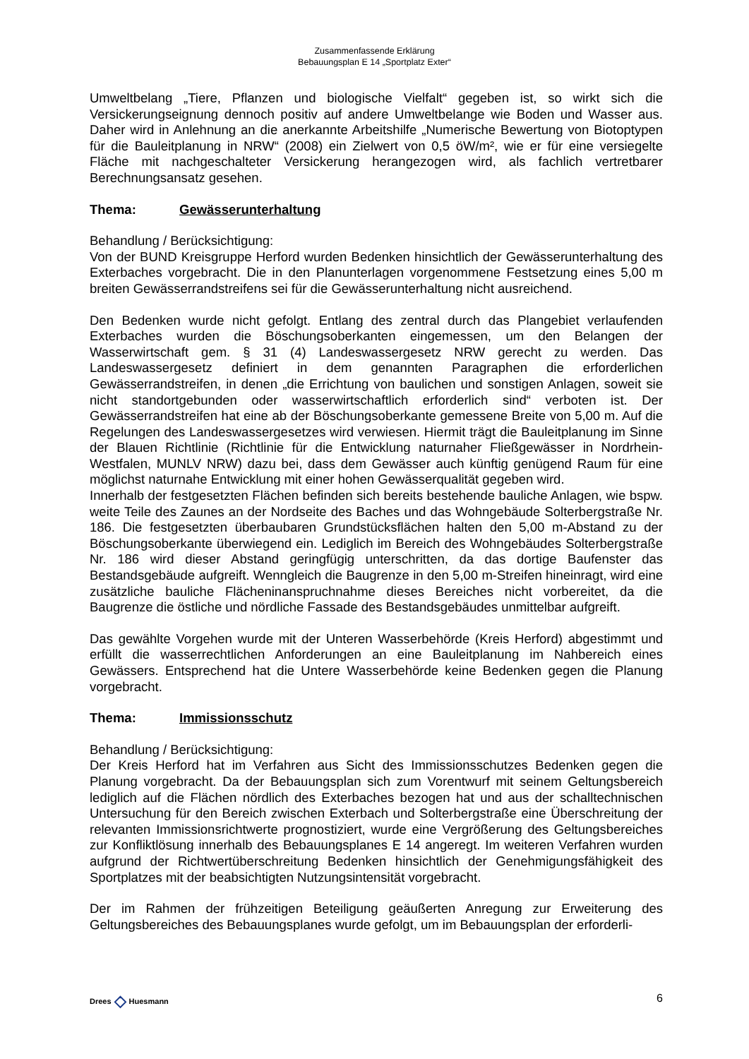Zusammenfassende Erklärung
Bebauungsplan E 14 „Sportplatz Exter“
Umweltbelang „Tiere, Pflanzen und biologische Vielfalt“ gegeben ist, so wirkt sich die Versickerungseignung dennoch positiv auf andere Umweltbelange wie Boden und Wasser aus. Daher wird in Anlehnung an die anerkannte Arbeitshilfe „Numerische Bewertung von Biotoptypen für die Bauleitplanung in NRW“ (2008) ein Zielwert von 0,5 öW/m², wie er für eine versiegelte Fläche mit nachgeschalteter Versickerung herangezogen wird, als fachlich vertretbarer Berechnungsansatz gesehen.
Thema: Gewässerunterhaltung
Behandlung / Berücksichtigung:
Von der BUND Kreisgruppe Herford wurden Bedenken hinsichtlich der Gewässerunterhaltung des Exterbaches vorgebracht. Die in den Planunterlagen vorgenommene Festsetzung eines 5,00 m breiten Gewässerrandstreifens sei für die Gewässerunterhaltung nicht ausreichend.
Den Bedenken wurde nicht gefolgt. Entlang des zentral durch das Plangebiet verlaufenden Exterbaches wurden die Böschungsoberkanten eingemessen, um den Belangen der Wasserwirtschaft gem. § 31 (4) Landeswassergesetz NRW gerecht zu werden. Das Landeswassergesetz definiert in dem genannten Paragraphen die erforderlichen Gewässerrandstreifen, in denen „die Errichtung von baulichen und sonstigen Anlagen, soweit sie nicht standortgebunden oder wasserwirtschaftlich erforderlich sind“ verboten ist. Der Gewässerrandstreifen hat eine ab der Böschungsoberkante gemessene Breite von 5,00 m. Auf die Regelungen des Landeswassergesetzes wird verwiesen. Hiermit trägt die Bauleitplanung im Sinne der Blauen Richtlinie (Richtlinie für die Entwicklung naturnaher Fließgewässer in Nordrhein-Westfalen, MUNLV NRW) dazu bei, dass dem Gewässer auch künftig genügend Raum für eine möglichst naturnahe Entwicklung mit einer hohen Gewässerqualität gegeben wird.
Innerhalb der festgesetzten Flächen befinden sich bereits bestehende bauliche Anlagen, wie bspw. weite Teile des Zaunes an der Nordseite des Baches und das Wohngebäude Solterbergstraße Nr. 186. Die festgesetzten überbaubaren Grundstücksflächen halten den 5,00 m-Abstand zu der Böschungsoberkante überwiegend ein. Lediglich im Bereich des Wohngebäudes Solterbergstraße Nr. 186 wird dieser Abstand geringfügig unterschritten, da das dortige Baufenster das Bestandsgebäude aufgreift. Wenngleich die Baugrenze in den 5,00 m-Streifen hineinragt, wird eine zusätzliche bauliche Flächeninanspruchnahme dieses Bereiches nicht vorbereitet, da die Baugrenze die östliche und nördliche Fassade des Bestandsgebäudes unmittelbar aufgreift.
Das gewählte Vorgehen wurde mit der Unteren Wasserbehörde (Kreis Herford) abgestimmt und erfüllt die wasserrechtlichen Anforderungen an eine Bauleitplanung im Nahbereich eines Gewässers. Entsprechend hat die Untere Wasserbehörde keine Bedenken gegen die Planung vorgebracht.
Thema: Immissionsschutz
Behandlung / Berücksichtigung:
Der Kreis Herford hat im Verfahren aus Sicht des Immissionsschutzes Bedenken gegen die Planung vorgebracht. Da der Bebauungsplan sich zum Vorentwurf mit seinem Geltungsbereich lediglich auf die Flächen nördlich des Exterbaches bezogen hat und aus der schalltechnischen Untersuchung für den Bereich zwischen Exterbach und Solterbergstraße eine Überschreitung der relevanten Immissionsrichtwerte prognostiziert, wurde eine Vergrößerung des Geltungsbereiches zur Konfliktlösung innerhalb des Bebauungsplanes E 14 angeregt. Im weiteren Verfahren wurden aufgrund der Richtwertüberschreitung Bedenken hinsichtlich der Genehmigungsfähigkeit des Sportplatzes mit der beabsichtigten Nutzungsintensität vorgebracht.
Der im Rahmen der frühzeitigen Beteiligung geäußerten Anregung zur Erweiterung des Geltungsbereiches des Bebauungsplanes wurde gefolgt, um im Bebauungsplan der erforderli-
Drees ◇ Huesmann
6